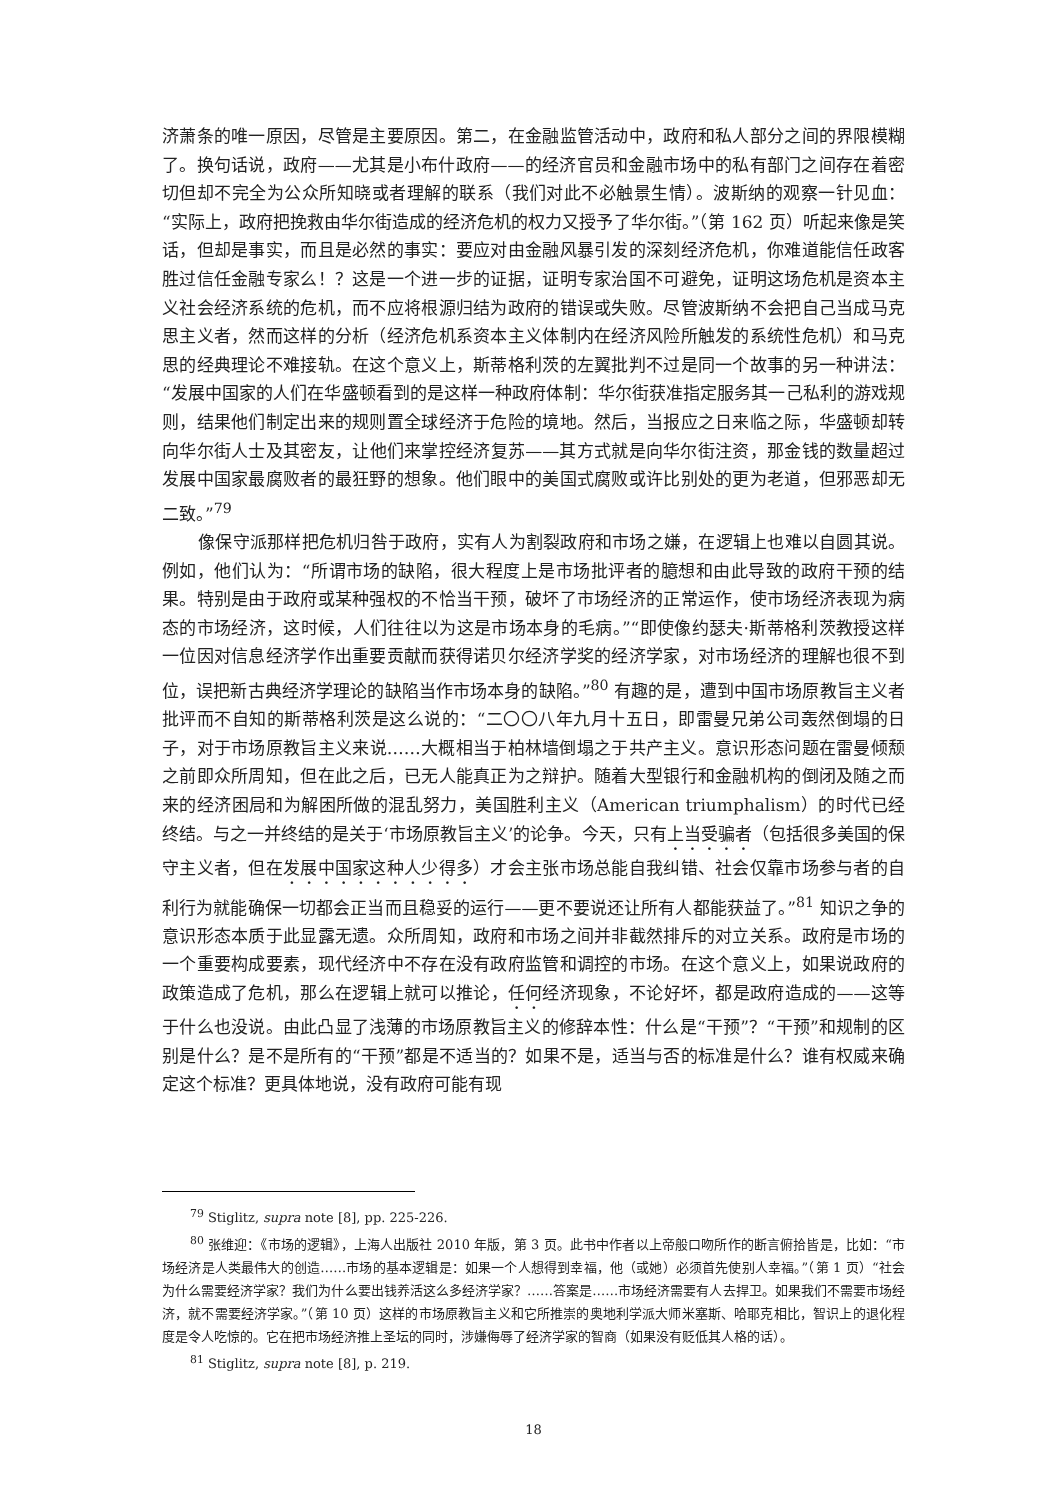济萧条的唯一原因，尽管是主要原因。第二，在金融监管活动中，政府和私人部分之间的界限模糊了。换句话说，政府——尤其是小布什政府——的经济官员和金融市场中的私有部门之间存在着密切但却不完全为公众所知晓或者理解的联系（我们对此不必触景生情）。波斯纳的观察一针见血：“实际上，政府把挽救由华尔街造成的经济危机的权力又授予了华尔街。”（第 162 页）听起来像是笑话，但却是事实，而且是必然的事实：要应对由金融风暴引发的深刻经济危机，你难道能信任政客胜过信任金融专家么！？这是一个进一步的证据，证明专家治国不可避免，证明这场危机是资本主义社会经济系统的危机，而不应将根源归结为政府的错误或失败。尽管波斯纳不会把自己当成马克思主义者，然而这样的分析（经济危机系资本主义体制内在经济风险所触发的系统性危机）和马克思的经典理论不难接轨。在这个意义上，斯蒂格利茨的左翼批判不过是同一个故事的另一种讲法：“发展中国家的人们在华盛顿看到的是这样一种政府体制：华尔街获准指定服务其一己私利的游戏规则，结果他们制定出来的规则置全球经济于危险的境地。然后，当报应之日来临之际，华盛顿却转向华尔街人士及其密友，让他们来掌控经济复苏——其方式就是向华尔街注资，那金钱的数量超过发展中国家最腐败者的最狂野的想象。他们眼中的美国式腐败或许比别处的更为老道，但邪恶却无二致。”<sup>79</sup>
像保守派那样把危机归咎于政府，实有人为割裂政府和市场之嫌，在逻辑上也难以自圆其说。例如，他们认为：“所谓市场的缺陷，很大程度上是市场批评者的臆想和由此导致的政府干预的结果。特别是由于政府或某种强权的不恰当干预，破坏了市场经济的正常运作，使市场经济表现为病态的市场经济，这时候，人们往往以为这是市场本身的毛病。”“即使像约瑟夫·斯蒂格利茨教授这样一位因对信息经济学作出重要贡献而获得诺贝尔经济学奖的经济学家，对市场经济的理解也很不到位，误把新古典经济学理论的缺陷当作市场本身的缺陷。”<sup>80</sup> 有趣的是，遭到中国市场原教旨主义者批评而不自知的斯蒂格利茨是这么说的：“二〇〇八年九月十五日，即雷曼兄弟公司轰然倒塌的日子，对于市场原教旨主义来说……大概相当于柏林墙倒塌之于共产主义。意识形态问题在雷曼倾颓之前即众所周知，但在此之后，已无人能真正为之辩护。随着大型银行和金融机构的倒闭及随之而来的经济困局和为解困所做的混乱努力，美国胜利主义（American triumphalism）的时代已经终结。与之一并终结的是关于‘市场原教旨主义’的论争。今天，只有上当受骗者（包括很多美国的保守主义者，但在发展中国家这种人少得多）才会主张市场总能自我纠错、社会仅靠市场参与者的自利行为就能确保一切都会正当而且稳妥的运行——更不要说还让所有人都能获益了。”<sup>81</sup> 知识之争的意识形态本质于此显露无遗。众所周知，政府和市场之间并非截然排斥的对立关系。政府是市场的一个重要构成要素，现代经济中不存在没有政府监管和调控的市场。在这个意义上，如果说政府的政策造成了危机，那么在逻辑上就可以推论，任何经济现象，不论好坏，都是政府造成的——这等于什么也没说。由此凸显了浅薄的市场原教旨主义的修辞本性：什么是“干预”？“干预”和规制的区别是什么？是不是所有的“干预”都是不适当的？如果不是，适当与否的标准是什么？谁有权威来确定这个标准？更具体地说，没有政府可能有现
<sup>79</sup> Stiglitz, supra note [8], pp. 225-226.
<sup>80</sup> 张维迎：《市场的逻辑》，上海人出版社 2010 年版，第 3 页。此书中作者以上帝般口吻所作的断言俯拾皆是，比如：“市场经济是人类最伟大的创造……市场的基本逻辑是：如果一个人想得到幸福，他（或她）必须首先使别人幸福。”（第 1 页）“社会为什么需要经济学家？我们为什么要出钱养活这么多经济学家？……答案是……市场经济需要有人去捍卫。如果我们不需要市场经济，就不需要经济学家。”（第 10 页）这样的市场原教旨主义和它所推崇的奥地利学派大师米塞斯、哈耶克相比，智识上的退化程度是令人吃惊的。它在把市场经济推上圣坛的同时，涉嫌侮辱了经济学家的智商（如果没有贬低其人格的话）。
<sup>81</sup> Stiglitz, supra note [8], p. 219.
18